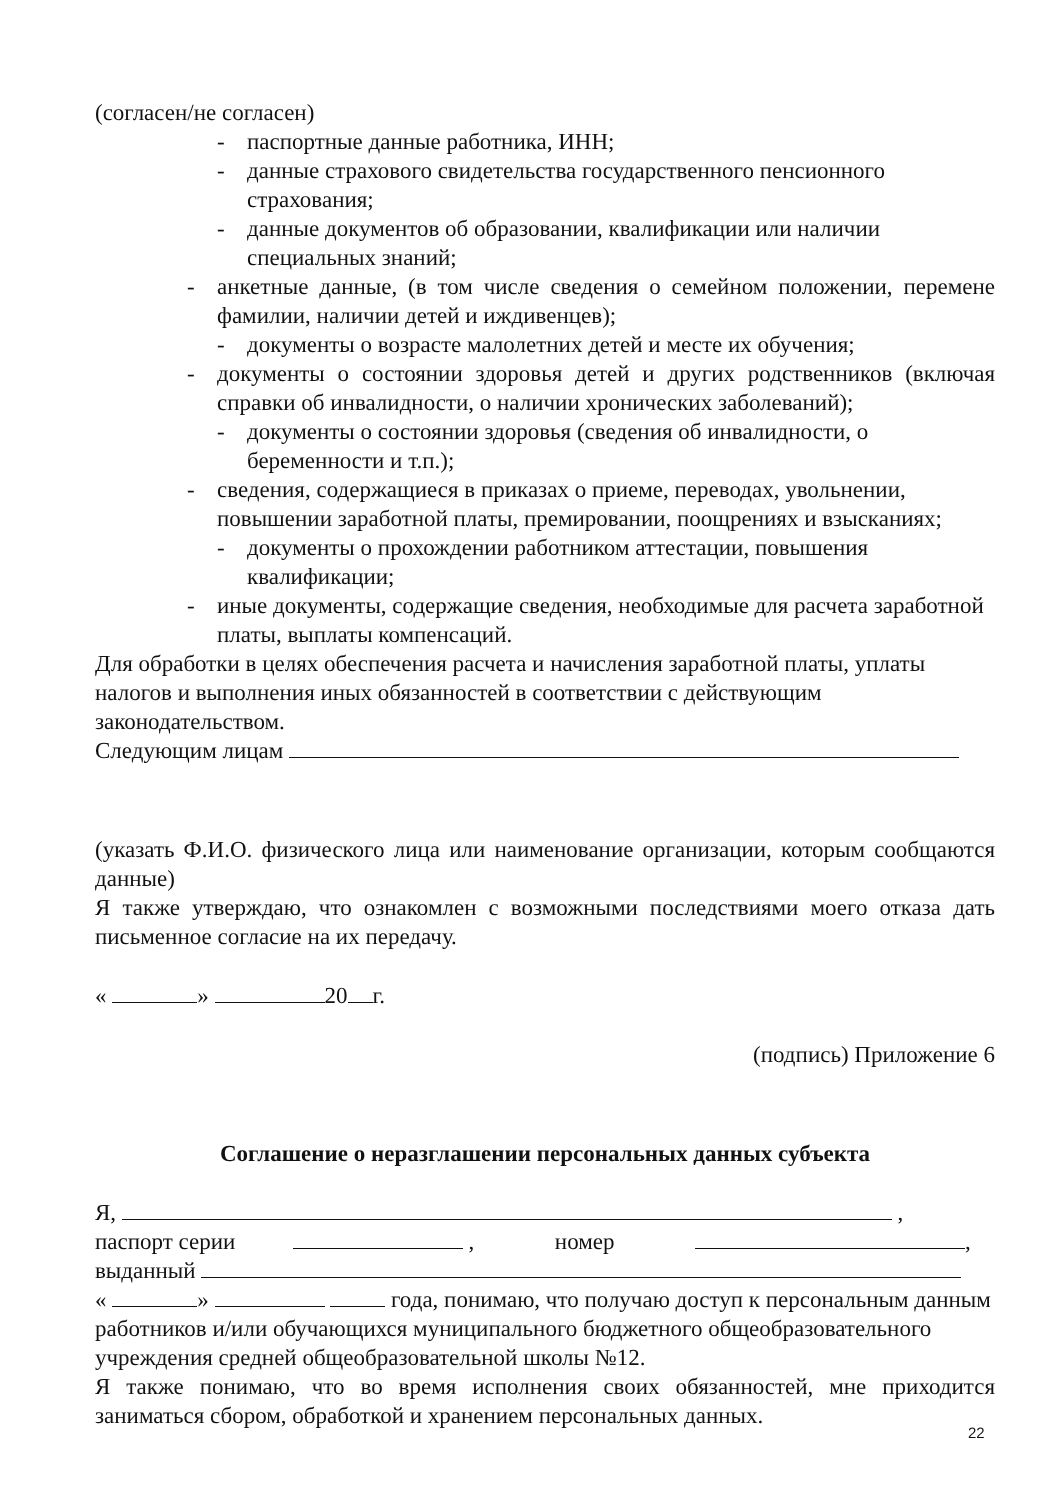(согласен/не согласен)
- паспортные данные работника, ИНН;
- данные страхового свидетельства государственного пенсионного страхования;
- данные документов об образовании, квалификации или наличии специальных знаний;
- анкетные данные, (в том числе сведения о семейном положении, перемене фамилии, наличии детей и иждивенцев);
- документы о возрасте малолетних детей и месте их обучения;
- документы о состоянии здоровья детей и других родственников (включая справки об инвалидности, о наличии хронических заболеваний);
- документы о состоянии здоровья (сведения об инвалидности, о беременности и т.п.);
- сведения, содержащиеся в приказах о приеме, переводах, увольнении, повышении заработной платы, премировании, поощрениях и взысканиях;
- документы о прохождении работником аттестации, повышения квалификации;
- иные документы, содержащие сведения, необходимые для расчета заработной платы, выплаты компенсаций.
Для обработки в целях обеспечения расчета и начисления заработной платы, уплаты налогов и выполнения иных обязанностей в соответствии с действующим законодательством.
Следующим лицам
(указать Ф.И.О. физического лица или наименование организации, которым сообщаются данные)
Я также утверждаю, что ознакомлен с возможными последствиями моего отказа дать письменное согласие на их передачу.
« » 20 г.
(подпись) Приложение 6
Соглашение о неразглашении персональных данных субъекта
Я, ,
паспорт серии , номер ,
выданный
« » года, понимаю, что получаю доступ к персональным данным работников и/или обучающихся муниципального бюджетного общеобразовательного учреждения средней общеобразовательной школы №12.
Я также понимаю, что во время исполнения своих обязанностей, мне приходится заниматься сбором, обработкой и хранением персональных данных.
22